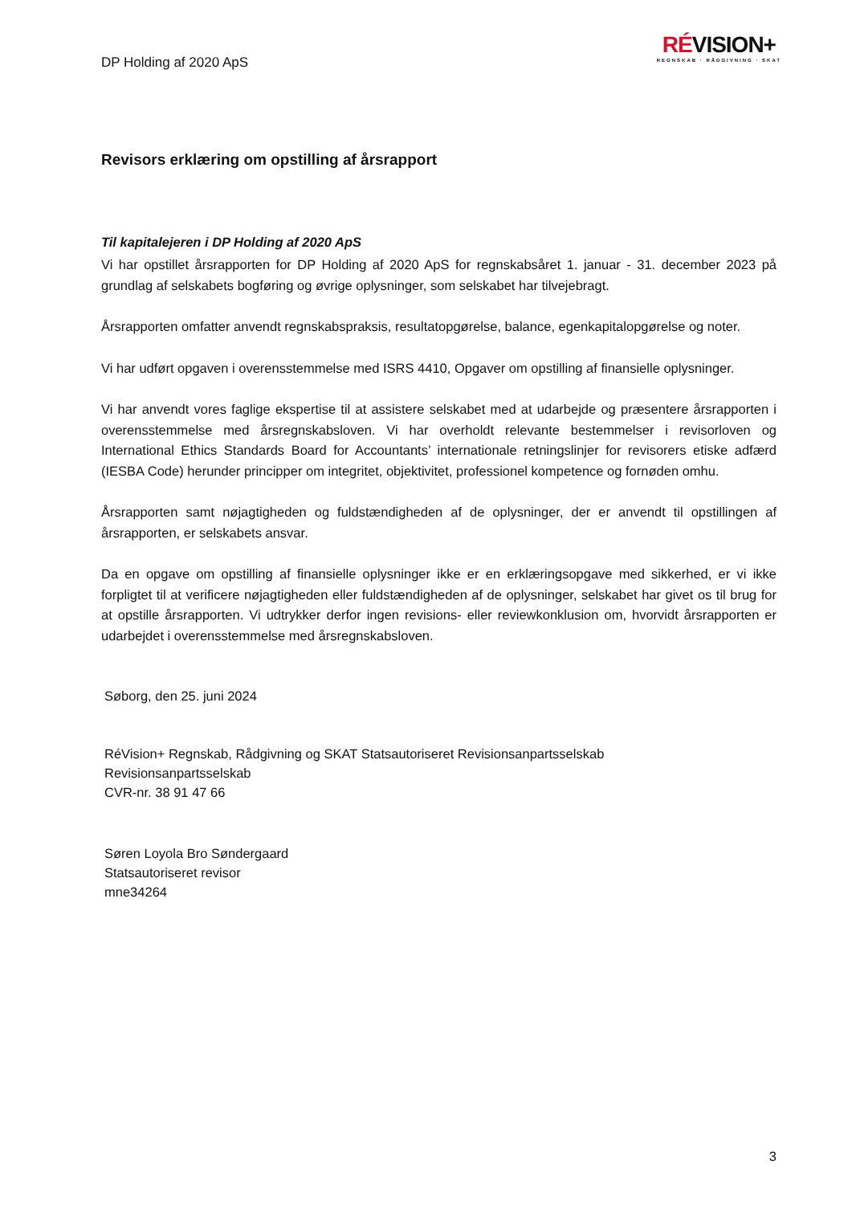DP Holding af 2020 ApS
RÉVISION+
REGNSKAB · RÅDGIVNING · SKAT
Revisors erklæring om opstilling af årsrapport
Til kapitalejeren i DP Holding af 2020 ApS
Vi har opstillet årsrapporten for DP Holding af 2020 ApS for regnskabsåret 1. januar - 31. december 2023 på grundlag af selskabets bogføring og øvrige oplysninger, som selskabet har tilvejebragt.
Årsrapporten omfatter anvendt regnskabspraksis, resultatopgørelse, balance, egenkapitalopgørelse og noter.
Vi har udført opgaven i overensstemmelse med ISRS 4410, Opgaver om opstilling af finansielle oplysninger.
Vi har anvendt vores faglige ekspertise til at assistere selskabet med at udarbejde og præsentere årsrapporten i overensstemmelse med årsregnskabsloven. Vi har overholdt relevante bestemmelser i revisorloven og International Ethics Standards Board for Accountants’ internationale retningslinjer for revisorers etiske adfærd (IESBA Code) herunder principper om integritet, objektivitet, professionel kompetence og fornøden omhu.
Årsrapporten samt nøjagtigheden og fuldstændigheden af de oplysninger, der er anvendt til opstillingen af årsrapporten, er selskabets ansvar.
Da en opgave om opstilling af finansielle oplysninger ikke er en erklæringsopgave med sikkerhed, er vi ikke forpligtet til at verificere nøjagtigheden eller fuldstændigheden af de oplysninger, selskabet har givet os til brug for at opstille årsrapporten. Vi udtrykker derfor ingen revisions- eller reviewkonklusion om, hvorvidt årsrapporten er udarbejdet i overensstemmelse med årsregnskabsloven.
Søborg, den 25. juni 2024
RéVision+ Regnskab, Rådgivning og SKAT Statsautoriseret Revisionsanpartsselskab
Revisionsanpartsselskab
CVR-nr. 38 91 47 66
Søren Loyola Bro Søndergaard
Statsautoriseret revisor
mne34264
3